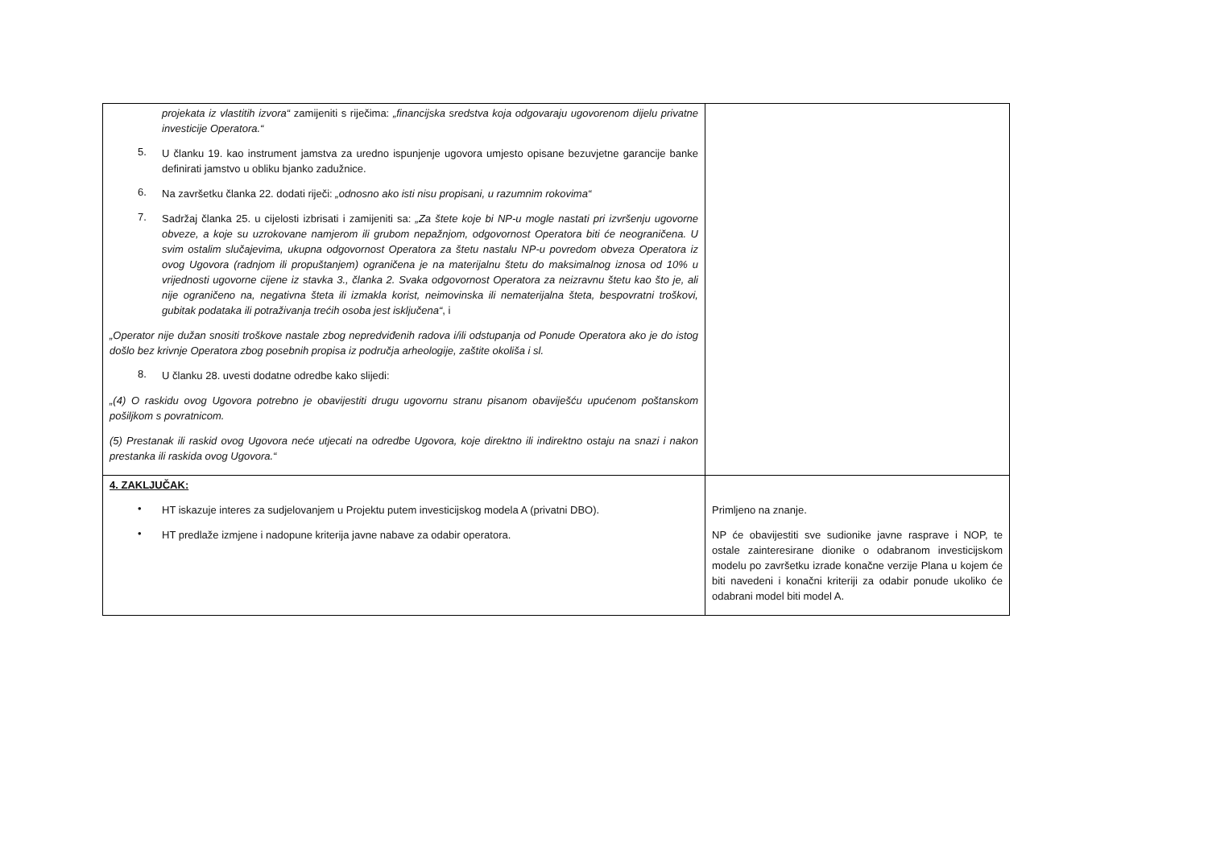| projekata iz vlastitih izvora“ zamijeniti s riječima: „financijska sredstva koja odgovaraju ugovorenom dijelu privatne investicije Operatora.“ 5. U članku 19. kao instrument jamstva za uredno ispunjenje ugovora umjesto opisane bezuvjetne garancije banke definirati jamstvo u obliku bjanko zadužnice. 6. Na završetku članka 22. dodati riječi: „odnosno ako isti nisu propisani, u razumnim rokovima“ 7. Sadržaj članka 25. u cijelosti izbrisati i zamijeniti sa: „Za štete koje bi NP-u mogle nastati pri izvršenju ugovorne obveze, a koje su uzrokovane namjerom ili grubom nepažnjom, odgovornost Operatora biti će neograničena. U svim ostalim slučajevima, ukupna odgovornost Operatora za štetu nastalu NP-u povredom obveza Operatora iz ovog Ugovora (radnjom ili propuštanjem) ograničena je na materijalnu štetu do maksimalnog iznosa od 10% u vrijednosti ugovorne cijene iz stavka 3., članka 2. Svaka odgovornost Operatora za neizravnu štetu kao što je, ali nije ograničeno na, negativna šteta ili izmakla korist, neimovinska ili nematerijalna šteta, bespovratni troškovi, gubitak podataka ili potraživanja trećih osoba jest isključena“ , i „Operator nije dužan snositi troškove nastale zbog nepredviđenih radova i/ili odstupanja od Ponude Operatora ako je do istog došlo bez krivnje Operatora zbog posebnih propisa iz područja arheologije, zaštite okoliša i sl. 8. U članku 28. uvesti dodatne odredbe kako slijedi: „(4) O raskidu ovog Ugovora potrebno je obavijestiti drugu ugovornu stranu pisanom obaviješću upućenom poštanskom pošiljkom s povratnicom. (5) Prestanak ili raskid ovog Ugovora neće utjecati na odredbe Ugovora, koje direktno ili indirektno ostaju na snazi i nakon prestanka ili raskida ovog Ugovora.“ | |
| 4. ZAKLJUČAK: • HT iskazuje interes za sudjelovanjem u Projektu putem investicijskog modela A (privatni DBO). • HT predlaže izmjene i nadopune kriterija javne nabave za odabir operatora. | Primljeno na znanje. NP će obavijestiti sve sudionike javne rasprave i NOP, te ostale zainteresirane dionike o odabranom investicijskom modelu po završetku izrade konačne verzije Plana u kojem će biti navedeni i konačni kriteriji za odabir ponude ukoliko će odabrani model biti model A. |